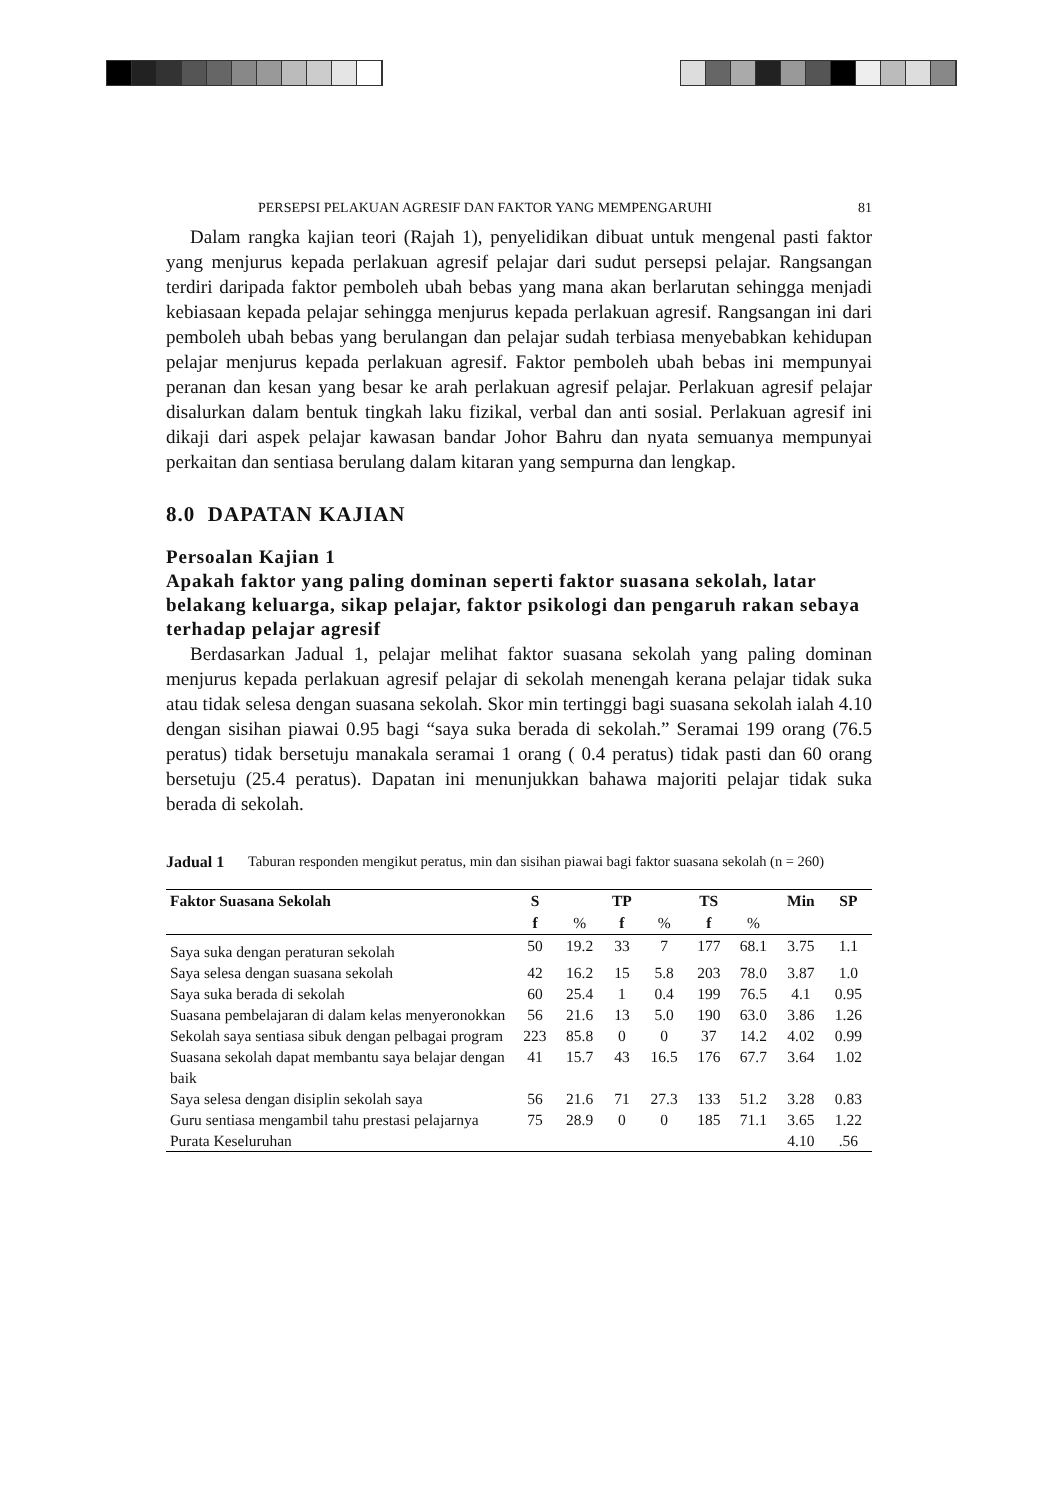PERSEPSI PELAKUAN AGRESIF DAN FAKTOR YANG MEMPENGARUHI 81
Dalam rangka kajian teori (Rajah 1), penyelidikan dibuat untuk mengenal pasti faktor yang menjurus kepada perlakuan agresif pelajar dari sudut persepsi pelajar. Rangsangan terdiri daripada faktor pemboleh ubah bebas yang mana akan berlarutan sehingga menjadi kebiasaan kepada pelajar sehingga menjurus kepada perlakuan agresif. Rangsangan ini dari pemboleh ubah bebas yang berulangan dan pelajar sudah terbiasa menyebabkan kehidupan pelajar menjurus kepada perlakuan agresif. Faktor pemboleh ubah bebas ini mempunyai peranan dan kesan yang besar ke arah perlakuan agresif pelajar. Perlakuan agresif pelajar disalurkan dalam bentuk tingkah laku fizikal, verbal dan anti sosial. Perlakuan agresif ini dikaji dari aspek pelajar kawasan bandar Johor Bahru dan nyata semuanya mempunyai perkaitan dan sentiasa berulang dalam kitaran yang sempurna dan lengkap.
8.0 DAPATAN KAJIAN
Persoalan Kajian 1
Apakah faktor yang paling dominan seperti faktor suasana sekolah, latar belakang keluarga, sikap pelajar, faktor psikologi dan pengaruh rakan sebaya terhadap pelajar agresif
Berdasarkan Jadual 1, pelajar melihat faktor suasana sekolah yang paling dominan menjurus kepada perlakuan agresif pelajar di sekolah menengah kerana pelajar tidak suka atau tidak selesa dengan suasana sekolah. Skor min tertinggi bagi suasana sekolah ialah 4.10 dengan sisihan piawai 0.95 bagi “saya suka berada di sekolah.” Seramai 199 orang (76.5 peratus) tidak bersetuju manakala seramai 1 orang ( 0.4 peratus) tidak pasti dan 60 orang bersetuju (25.4 peratus). Dapatan ini menunjukkan bahawa majoriti pelajar tidak suka berada di sekolah.
Jadual 1 Taburan responden mengikut peratus, min dan sisihan piawai bagi faktor suasana sekolah (n = 260)
| Faktor Suasana Sekolah | S | | TP | | TS | | Min | SP |
| --- | --- | --- | --- | --- | --- | --- | --- | --- |
| | f | % | f | % | f | % | | |
| Saya suka dengan peraturan sekolah | 50 | 19.2 | 33 | 7 | 177 | 68.1 | 3.75 | 1.1 |
| Saya selesa dengan suasana sekolah | 42 | 16.2 | 15 | 5.8 | 203 | 78.0 | 3.87 | 1.0 |
| Saya suka berada di sekolah | 60 | 25.4 | 1 | 0.4 | 199 | 76.5 | 4.1 | 0.95 |
| Suasana pembelajaran di dalam kelas menyeronokkan | 56 | 21.6 | 13 | 5.0 | 190 | 63.0 | 3.86 | 1.26 |
| Sekolah saya sentiasa sibuk dengan pelbagai program | 223 | 85.8 | 0 | 0 | 37 | 14.2 | 4.02 | 0.99 |
| Suasana sekolah dapat membantu saya belajar dengan baik | 41 | 15.7 | 43 | 16.5 | 176 | 67.7 | 3.64 | 1.02 |
| Saya selesa dengan disiplin sekolah saya | 56 | 21.6 | 71 | 27.3 | 133 | 51.2 | 3.28 | 0.83 |
| Guru sentiasa mengambil tahu prestasi pelajarnya | 75 | 28.9 | 0 | 0 | 185 | 71.1 | 3.65 | 1.22 |
| Purata Keseluruhan | | | | | | | 4.10 | .56 |